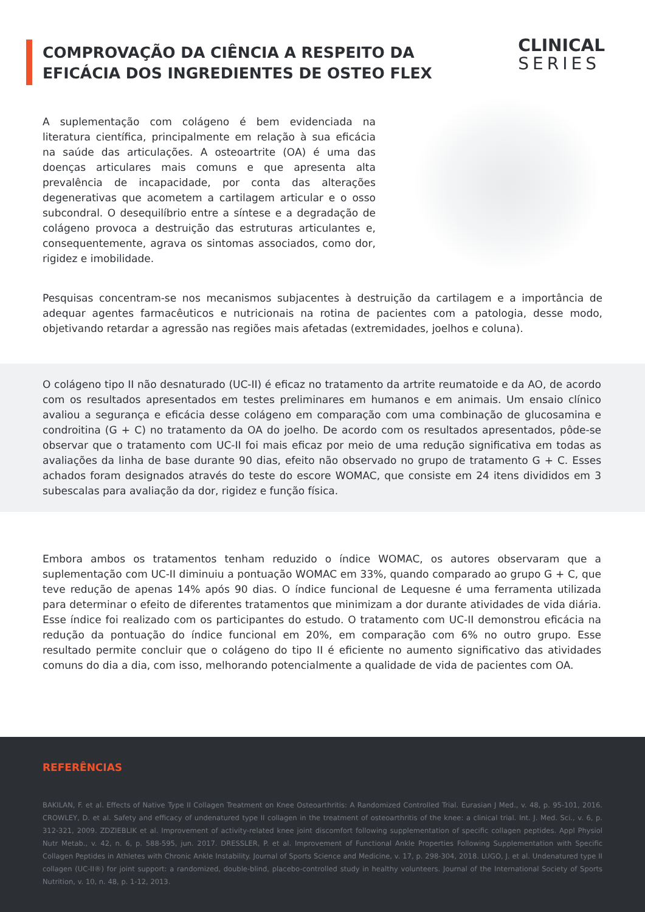COMPROVAÇÃO DA CIÊNCIA A RESPEITO DA
EFICÁCIA DOS INGREDIENTES DE OSTEO FLEX
CLINICAL
SERIES
A suplementação com colágeno é bem evidenciada na literatura científica, principalmente em relação à sua eficácia na saúde das articulações. A osteoartrite (OA) é uma das doenças articulares mais comuns e que apresenta alta prevalência de incapacidade, por conta das alterações degenerativas que acometem a cartilagem articular e o osso subcondral. O desequilíbrio entre a síntese e a degradação de colágeno provoca a destruição das estruturas articulantes e, consequentemente, agrava os sintomas associados, como dor, rigidez e imobilidade.
Pesquisas concentram-se nos mecanismos subjacentes à destruição da cartilagem e a importância de adequar agentes farmacêuticos e nutricionais na rotina de pacientes com a patologia, desse modo, objetivando retardar a agressão nas regiões mais afetadas (extremidades, joelhos e coluna).
O colágeno tipo II não desnaturado (UC-II) é eficaz no tratamento da artrite reumatoide e da AO, de acordo com os resultados apresentados em testes preliminares em humanos e em animais. Um ensaio clínico avaliou a segurança e eficácia desse colágeno em comparação com uma combinação de glucosamina e condroitina (G + C) no tratamento da OA do joelho. De acordo com os resultados apresentados, pôde-se observar que o tratamento com UC-II foi mais eficaz por meio de uma redução significativa em todas as avaliações da linha de base durante 90 dias, efeito não observado no grupo de tratamento G + C. Esses achados foram designados através do teste do escore WOMAC, que consiste em 24 itens divididos em 3 subescalas para avaliação da dor, rigidez e função física.
Embora ambos os tratamentos tenham reduzido o índice WOMAC, os autores observaram que a suplementação com UC-II diminuiu a pontuação WOMAC em 33%, quando comparado ao grupo G + C, que teve redução de apenas 14% após 90 dias. O índice funcional de Lequesne é uma ferramenta utilizada para determinar o efeito de diferentes tratamentos que minimizam a dor durante atividades de vida diária. Esse índice foi realizado com os participantes do estudo. O tratamento com UC-II demonstrou eficácia na redução da pontuação do índice funcional em 20%, em comparação com 6% no outro grupo. Esse resultado permite concluir que o colágeno do tipo II é eficiente no aumento significativo das atividades comuns do dia a dia, com isso, melhorando potencialmente a qualidade de vida de pacientes com OA.
REFERÊNCIAS
BAKILAN, F. et al. Effects of Native Type II Collagen Treatment on Knee Osteoarthritis: A Randomized Controlled Trial. Eurasian J Med., v. 48, p. 95-101, 2016. CROWLEY, D. et al. Safety and efficacy of undenatured type II collagen in the treatment of osteoarthritis of the knee: a clinical trial. Int. J. Med. Sci., v. 6, p. 312-321, 2009. ZDZIEBLIK et al. Improvement of activity-related knee joint discomfort following supplementation of specific collagen peptides. Appl Physiol Nutr Metab., v. 42, n. 6, p. 588-595, jun. 2017. DRESSLER, P. et al. Improvement of Functional Ankle Properties Following Supplementation with Specific Collagen Peptides in Athletes with Chronic Ankle Instability. Journal of Sports Science and Medicine, v. 17, p. 298-304, 2018. LUGO, J. et al. Undenatured type II collagen (UC-II®) for joint support: a randomized, double-blind, placebo-controlled study in healthy volunteers. Journal of the International Society of Sports Nutrition, v. 10, n. 48, p. 1-12, 2013.